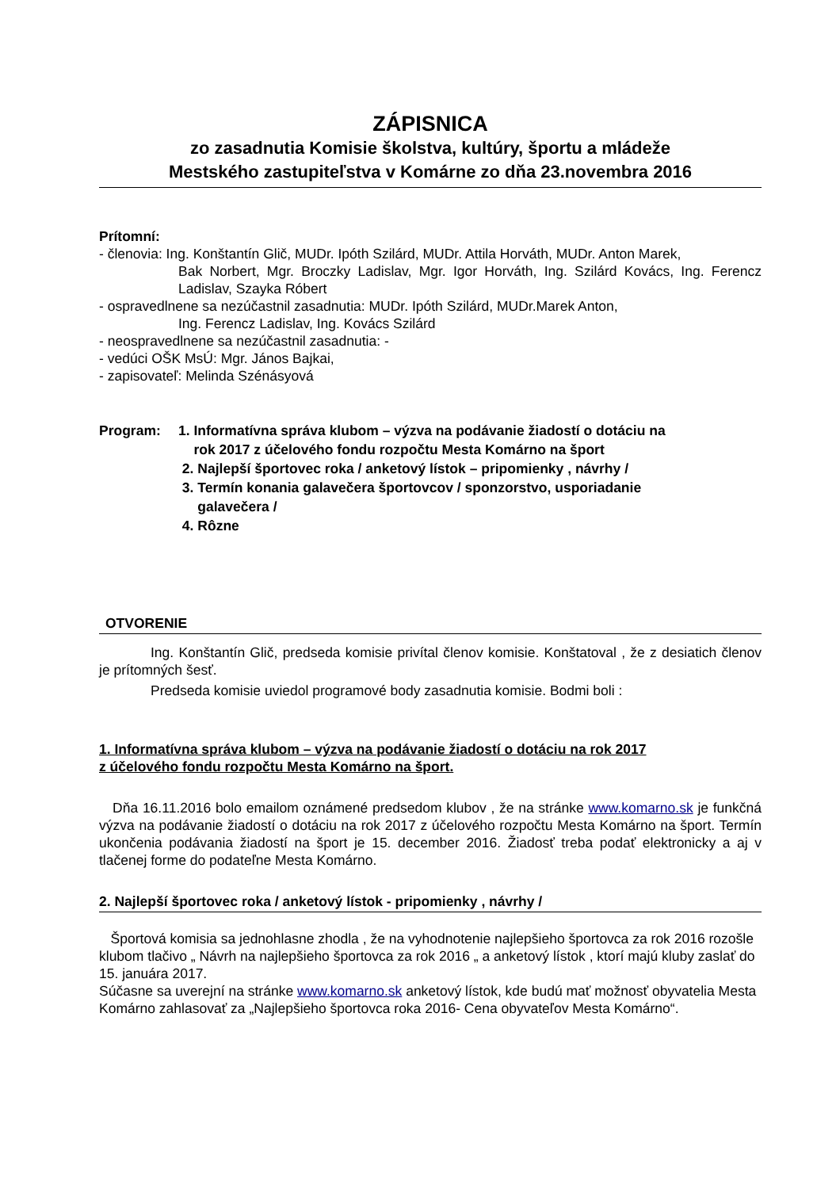ZÁPISNICA
zo zasadnutia Komisie školstva, kultúry, športu a mládeže
Mestského zastupiteľstva v Komárne zo dňa 23.novembra 2016
Prítomní:
- členovia: Ing. Konštantín Glič, MUDr. Ipóth Szilárd, MUDr. Attila Horváth, MUDr. Anton Marek,
Bak Norbert, Mgr. Broczky Ladislav, Mgr. Igor Horváth, Ing. Szilárd Kovács, Ing. Ferencz Ladislav, Szayka Róbert
- ospravedlnene sa nezúčastnil zasadnutia: MUDr. Ipóth Szilárd, MUDr.Marek Anton,
Ing. Ferencz Ladislav, Ing. Kovács Szilárd
- neospravedlnene sa nezúčastnil zasadnutia: -
- vedúci OŠK MsÚ: Mgr. János Bajkai,
- zapisovateľ: Melinda Szénásyová
Program: 1. Informatívna správa klubom – výzva na podávanie žiadostí o dotáciu na
rok 2017 z účelového fondu rozpočtu Mesta Komárno na šport
2. Najlepší športovec roka / anketový lístok – pripomienky , návrhy /
3. Termín konania galavečera športovcov / sponzorstvo, usporiadanie
galavečera /
4. Rôzne
OTVORENIE
Ing. Konštantín Glič, predseda komisie privítal členov komisie. Konštatoval , že z desiatich členov je prítomných šesť.
Predseda komisie uviedol programové body zasadnutia komisie. Bodmi boli :
1. Informatívna správa klubom – výzva na podávanie žiadostí o dotáciu na rok 2017
z účelového fondu rozpočtu Mesta Komárno na šport.
Dňa 16.11.2016 bolo emailom oznámené predsedom klubov , že na stránke www.komarno.sk je funkčná výzva na podávanie žiadostí o dotáciu na rok 2017 z účelového rozpočtu Mesta Komárno na šport. Termín ukončenia podávania žiadostí na šport je 15. december 2016. Žiadosť treba podať elektronicky a aj v tlačenej forme do podateľne Mesta Komárno.
2. Najlepší športovec roka / anketový lístok - pripomienky , návrhy /
Športová komisia sa jednohlasne zhodla , že na vyhodnotenie najlepšieho športovca za rok 2016 rozošle klubom tlačivo „ Návrh na najlepšieho športovca za rok 2016 „ a anketový lístok , ktorí majú kluby zaslať do 15. januára 2017.
Súčasne sa uverejní na stránke www.komarno.sk anketový lístok, kde budú mať možnosť obyvatelia Mesta Komárno zahlasovať za „Najlepšieho športovca roka 2016- Cena obyvateľov Mesta Komárno“.